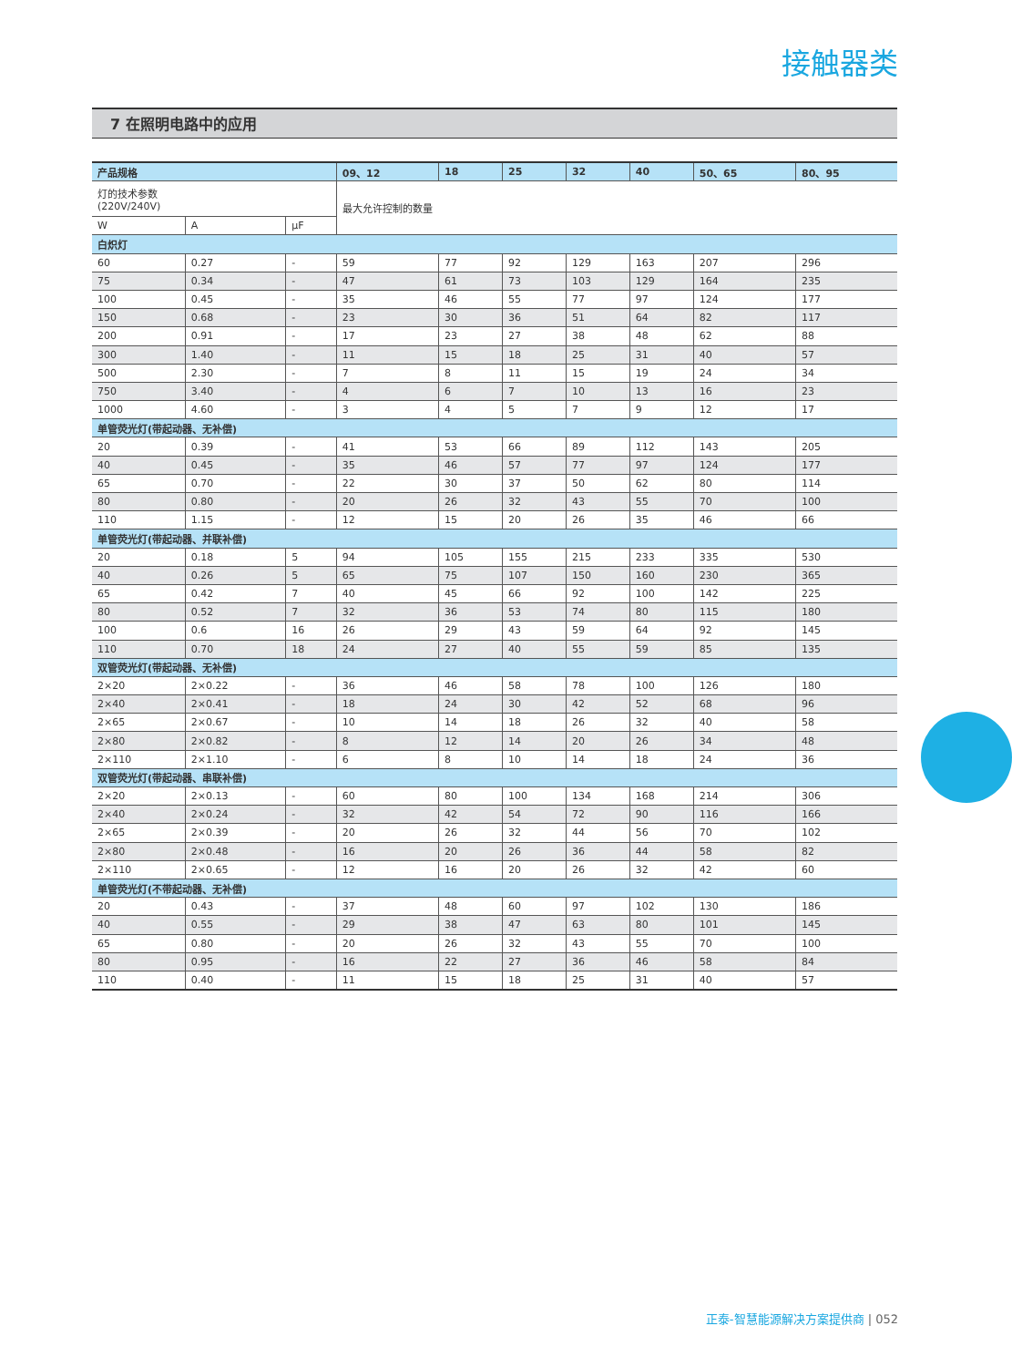接触器类
7 在照明电路中的应用
| 产品规格 | | | 09、12 | 18 | 25 | 32 | 40 | 50、65 | 80、95 |
| --- | --- | --- | --- | --- | --- | --- | --- | --- | --- |
| 灯的技术参数 (220V/240V) | | | 最大允许控制的数量 | | | | | | |
| W | A | µF | | | | | | | |
| 白炽灯 | | | | | | | | | |
| 60 | 0.27 | - | 59 | 77 | 92 | 129 | 163 | 207 | 296 |
| 75 | 0.34 | - | 47 | 61 | 73 | 103 | 129 | 164 | 235 |
| 100 | 0.45 | - | 35 | 46 | 55 | 77 | 97 | 124 | 177 |
| 150 | 0.68 | - | 23 | 30 | 36 | 51 | 64 | 82 | 117 |
| 200 | 0.91 | - | 17 | 23 | 27 | 38 | 48 | 62 | 88 |
| 300 | 1.40 | - | 11 | 15 | 18 | 25 | 31 | 40 | 57 |
| 500 | 2.30 | - | 7 | 8 | 11 | 15 | 19 | 24 | 34 |
| 750 | 3.40 | - | 4 | 6 | 7 | 10 | 13 | 16 | 23 |
| 1000 | 4.60 | - | 3 | 4 | 5 | 7 | 9 | 12 | 17 |
| 单管荧光灯(带起动器、无补偿) | | | | | | | | | |
| 20 | 0.39 | - | 41 | 53 | 66 | 89 | 112 | 143 | 205 |
| 40 | 0.45 | - | 35 | 46 | 57 | 77 | 97 | 124 | 177 |
| 65 | 0.70 | - | 22 | 30 | 37 | 50 | 62 | 80 | 114 |
| 80 | 0.80 | - | 20 | 26 | 32 | 43 | 55 | 70 | 100 |
| 110 | 1.15 | - | 12 | 15 | 20 | 26 | 35 | 46 | 66 |
| 单管荧光灯(带起动器、并联补偿) | | | | | | | | | |
| 20 | 0.18 | 5 | 94 | 105 | 155 | 215 | 233 | 335 | 530 |
| 40 | 0.26 | 5 | 65 | 75 | 107 | 150 | 160 | 230 | 365 |
| 65 | 0.42 | 7 | 40 | 45 | 66 | 92 | 100 | 142 | 225 |
| 80 | 0.52 | 7 | 32 | 36 | 53 | 74 | 80 | 115 | 180 |
| 100 | 0.6 | 16 | 26 | 29 | 43 | 59 | 64 | 92 | 145 |
| 110 | 0.70 | 18 | 24 | 27 | 40 | 55 | 59 | 85 | 135 |
| 双管荧光灯(带起动器、无补偿) | | | | | | | | | |
| 2×20 | 2×0.22 | - | 36 | 46 | 58 | 78 | 100 | 126 | 180 |
| 2×40 | 2×0.41 | - | 18 | 24 | 30 | 42 | 52 | 68 | 96 |
| 2×65 | 2×0.67 | - | 10 | 14 | 18 | 26 | 32 | 40 | 58 |
| 2×80 | 2×0.82 | - | 8 | 12 | 14 | 20 | 26 | 34 | 48 |
| 2×110 | 2×1.10 | - | 6 | 8 | 10 | 14 | 18 | 24 | 36 |
| 双管荧光灯(带起动器、串联补偿) | | | | | | | | | |
| 2×20 | 2×0.13 | - | 60 | 80 | 100 | 134 | 168 | 214 | 306 |
| 2×40 | 2×0.24 | - | 32 | 42 | 54 | 72 | 90 | 116 | 166 |
| 2×65 | 2×0.39 | - | 20 | 26 | 32 | 44 | 56 | 70 | 102 |
| 2×80 | 2×0.48 | - | 16 | 20 | 26 | 36 | 44 | 58 | 82 |
| 2×110 | 2×0.65 | - | 12 | 16 | 20 | 26 | 32 | 42 | 60 |
| 单管荧光灯(不带起动器、无补偿) | | | | | | | | | |
| 20 | 0.43 | - | 37 | 48 | 60 | 97 | 102 | 130 | 186 |
| 40 | 0.55 | - | 29 | 38 | 47 | 63 | 80 | 101 | 145 |
| 65 | 0.80 | - | 20 | 26 | 32 | 43 | 55 | 70 | 100 |
| 80 | 0.95 | - | 16 | 22 | 27 | 36 | 46 | 58 | 84 |
| 110 | 0.40 | - | 11 | 15 | 18 | 25 | 31 | 40 | 57 |
正泰-智慧能源解决方案提供商 | 052